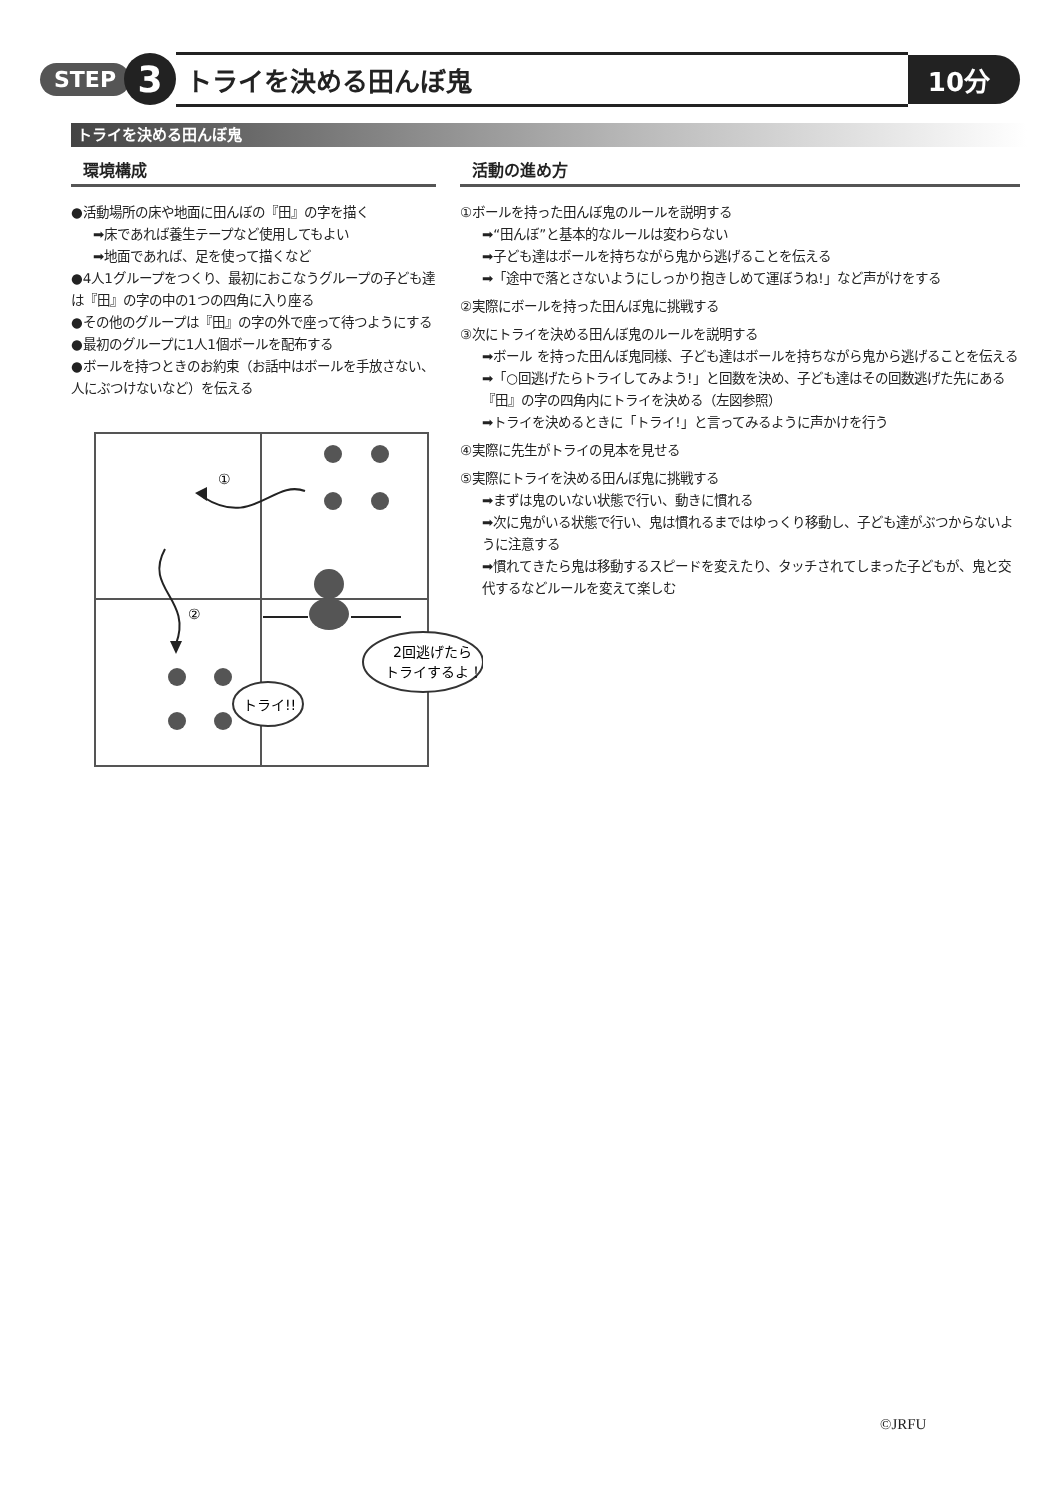STEP 3 トライを決める田んぼ鬼 10分
トライを決める田んぼ鬼
環境構成
●活動場所の床や地面に田んぼの『田』の字を描く
➡床であれば養生テープなど使用してもよい
➡地面であれば、足を使って描くなど
●4人1グループをつくり、最初におこなうグループの子ども達は『田』の字の中の1つの四角に入り座る
●その他のグループは『田』の字の外で座って待つようにする
●最初のグループに1人1個ボールを配布する
●ボールを持つときのお約束（お話中はボールを手放さない、人にぶつけないなど）を伝える
①
②
トライ!!
2回逃げたら
トライするよ！
活動の進め方
①ボールを持った田んぼ鬼のルールを説明する
➡“田んぼ”と基本的なルールは変わらない
➡子ども達はボールを持ちながら鬼から逃げることを伝える
➡「途中で落とさないようにしっかり抱きしめて運ぼうね!」など声がけをする
②実際にボールを持った田んぼ鬼に挑戦する
③次にトライを決める田んぼ鬼のルールを説明する
➡ボール を持った田んぼ鬼同様、子ども達はボールを持ちながら鬼から逃げることを伝える
➡「○回逃げたらトライしてみよう!」と回数を決め、子ども達はその回数逃げた先にある『田』の字の四角内にトライを決める（左図参照）
➡トライを決めるときに「トライ!」と言ってみるように声かけを行う
④実際に先生がトライの見本を見せる
⑤実際にトライを決める田んぼ鬼に挑戦する
➡まずは鬼のいない状態で行い、動きに慣れる
➡次に鬼がいる状態で行い、鬼は慣れるまではゆっくり移動し、子ども達がぶつからないように注意する
➡慣れてきたら鬼は移動するスピードを変えたり、タッチされてしまった子どもが、鬼と交代するなどルールを変えて楽しむ
©JRFU